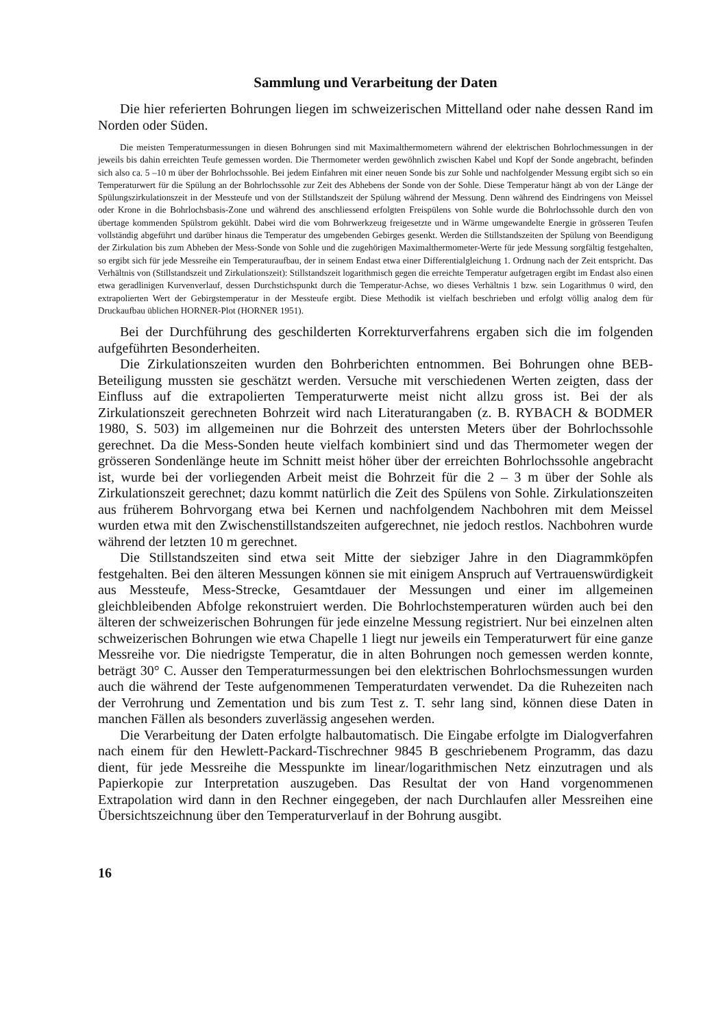Sammlung und Verarbeitung der Daten
Die hier referierten Bohrungen liegen im schweizerischen Mittelland oder nahe dessen Rand im Norden oder Süden.
Die meisten Temperaturmessungen in diesen Bohrungen sind mit Maximalthermometern während der elektrischen Bohrlochmessungen in der jeweils bis dahin erreichten Teufe gemessen worden. Die Thermometer werden gewöhnlich zwischen Kabel und Kopf der Sonde angebracht, befinden sich also ca. 5 –10 m über der Bohrlochssohle. Bei jedem Einfahren mit einer neuen Sonde bis zur Sohle und nachfolgender Messung ergibt sich so ein Temperaturwert für die Spülung an der Bohrlochssohle zur Zeit des Abhebens der Sonde von der Sohle. Diese Temperatur hängt ab von der Länge der Spülungszirkulationszeit in der Messteufe und von der Stillstandszeit der Spülung während der Messung. Denn während des Eindringens von Meissel oder Krone in die Bohrlochsbasis-Zone und während des anschliessend erfolgten Freispülens von Sohle wurde die Bohrlochssohle durch den von übertage kommenden Spülstrom gekühlt. Dabei wird die vom Bohrwerkzeug freigesetzte und in Wärme umgewandelte Energie in grösseren Teufen vollständig abgeführt und darüber hinaus die Temperatur des umgebenden Gebirges gesenkt. Werden die Stillstandszeiten der Spülung von Beendigung der Zirkulation bis zum Abheben der Mess-Sonde von Sohle und die zugehörigen Maximalthermometer-Werte für jede Messung sorgfältig festgehalten, so ergibt sich für jede Messreihe ein Temperaturaufbau, der in seinem Endast etwa einer Differentialgleichung 1. Ordnung nach der Zeit entspricht. Das Verhältnis von (Stillstandszeit und Zirkulationszeit): Stillstandszeit logarithmisch gegen die erreichte Temperatur aufgetragen ergibt im Endast also einen etwa geradlinigen Kurvenverlauf, dessen Durchstichspunkt durch die Temperatur-Achse, wo dieses Verhältnis 1 bzw. sein Logarithmus 0 wird, den extrapolierten Wert der Gebirgstemperatur in der Messteufe ergibt. Diese Methodik ist vielfach beschrieben und erfolgt völlig analog dem für Druckaufbau üblichen HORNER-Plot (HORNER 1951).
Bei der Durchführung des geschilderten Korrekturverfahrens ergaben sich die im folgenden aufgeführten Besonderheiten.
Die Zirkulationszeiten wurden den Bohrberichten entnommen. Bei Bohrungen ohne BEB-Beteiligung mussten sie geschätzt werden. Versuche mit verschiedenen Werten zeigten, dass der Einfluss auf die extrapolierten Temperaturwerte meist nicht allzu gross ist. Bei der als Zirkulationszeit gerechneten Bohrzeit wird nach Literaturangaben (z. B. RYBACH & BODMER 1980, S. 503) im allgemeinen nur die Bohrzeit des untersten Meters über der Bohrlochssohle gerechnet. Da die Mess-Sonden heute vielfach kombiniert sind und das Thermometer wegen der grösseren Sondenlänge heute im Schnitt meist höher über der erreichten Bohrlochssohle angebracht ist, wurde bei der vorliegenden Arbeit meist die Bohrzeit für die 2 – 3 m über der Sohle als Zirkulationszeit gerechnet; dazu kommt natürlich die Zeit des Spülens von Sohle. Zirkulationszeiten aus früherem Bohrvorgang etwa bei Kernen und nachfolgendem Nachbohren mit dem Meissel wurden etwa mit den Zwischenstillstandszeiten aufgerechnet, nie jedoch restlos. Nachbohren wurde während der letzten 10 m gerechnet.
Die Stillstandszeiten sind etwa seit Mitte der siebziger Jahre in den Diagrammköpfen festgehalten. Bei den älteren Messungen können sie mit einigem Anspruch auf Vertrauenswürdigkeit aus Messteufe, Mess-Strecke, Gesamtdauer der Messungen und einer im allgemeinen gleichbleibenden Abfolge rekonstruiert werden. Die Bohrlochstemperaturen würden auch bei den älteren der schweizerischen Bohrungen für jede einzelne Messung registriert. Nur bei einzelnen alten schweizerischen Bohrungen wie etwa Chapelle 1 liegt nur jeweils ein Temperaturwert für eine ganze Messreihe vor. Die niedrigste Temperatur, die in alten Bohrungen noch gemessen werden konnte, beträgt 30° C. Ausser den Temperaturmessungen bei den elektrischen Bohrlochsmessungen wurden auch die während der Teste aufgenommenen Temperaturdaten verwendet. Da die Ruhezeiten nach der Verrohrung und Zementation und bis zum Test z. T. sehr lang sind, können diese Daten in manchen Fällen als besonders zuverlässig angesehen werden.
Die Verarbeitung der Daten erfolgte halbautomatisch. Die Eingabe erfolgte im Dialogverfahren nach einem für den Hewlett-Packard-Tischrechner 9845 B geschriebenem Programm, das dazu dient, für jede Messreihe die Messpunkte im linear/logarithmischen Netz einzutragen und als Papierkopie zur Interpretation auszugeben. Das Resultat der von Hand vorgenommenen Extrapolation wird dann in den Rechner eingegeben, der nach Durchlaufen aller Messreihen eine Übersichtszeichnung über den Temperaturverlauf in der Bohrung ausgibt.
16